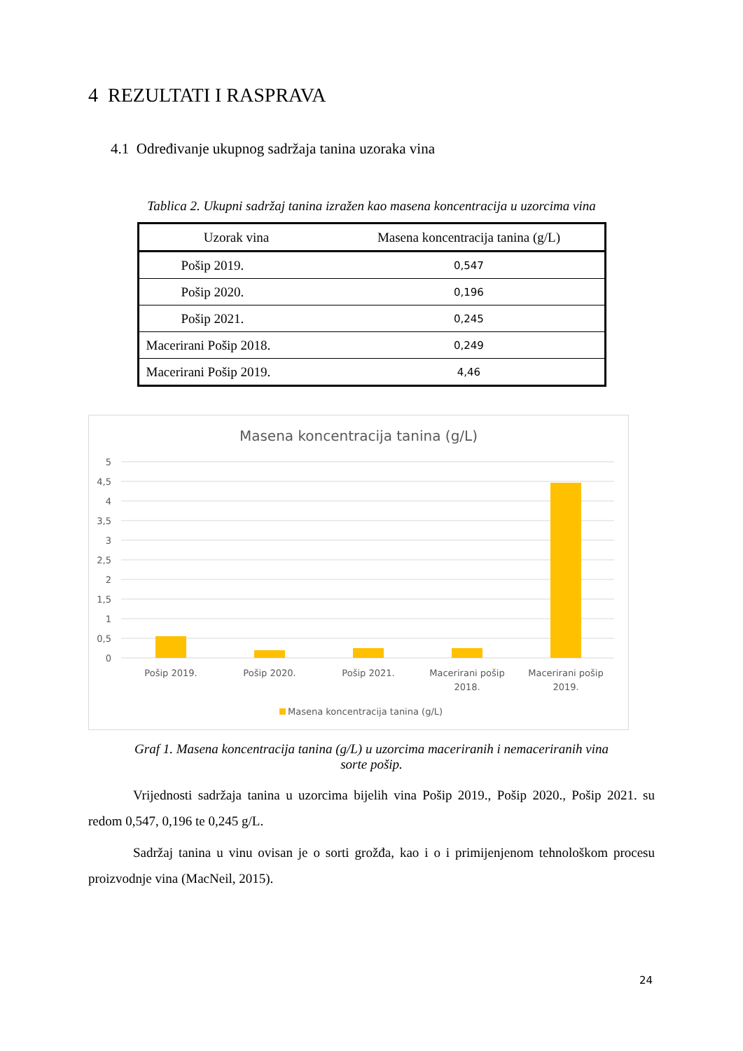4 REZULTATI I RASPRAVA
4.1 Određivanje ukupnog sadržaja tanina uzoraka vina
Tablica 2. Ukupni sadržaj tanina izražen kao masena koncentracija u uzorcima vina
| Uzorak vina | Masena koncentracija tanina (g/L) |
| --- | --- |
| Pošip 2019. | 0,547 |
| Pošip 2020. | 0,196 |
| Pošip 2021. | 0,245 |
| Macerirani Pošip 2018. | 0,249 |
| Macerirani Pošip 2019. | 4,46 |
Masena koncentracija tanina (g/L)
5
4,5
4
3,5
3
2,5
2
1,5
1
0,5
0
Pošip 2019.
Pošip 2020.
Pošip 2021.
Macerirani pošip
2018.
Macerirani pošip
2019.
Masena koncentracija tanina (g/L)
Graf 1. Masena koncentracija tanina (g/L) u uzorcima maceriranih i nemaceriranih vina
sorte pošip.
Vrijednosti sadržaja tanina u uzorcima bijelih vina Pošip 2019., Pošip 2020., Pošip 2021. su redom 0,547, 0,196 te 0,245 g/L.
Sadržaj tanina u vinu ovisan je o sorti grožđa, kao i o i primijenjenom tehnološkom procesu proizvodnje vina (MacNeil, 2015).
24